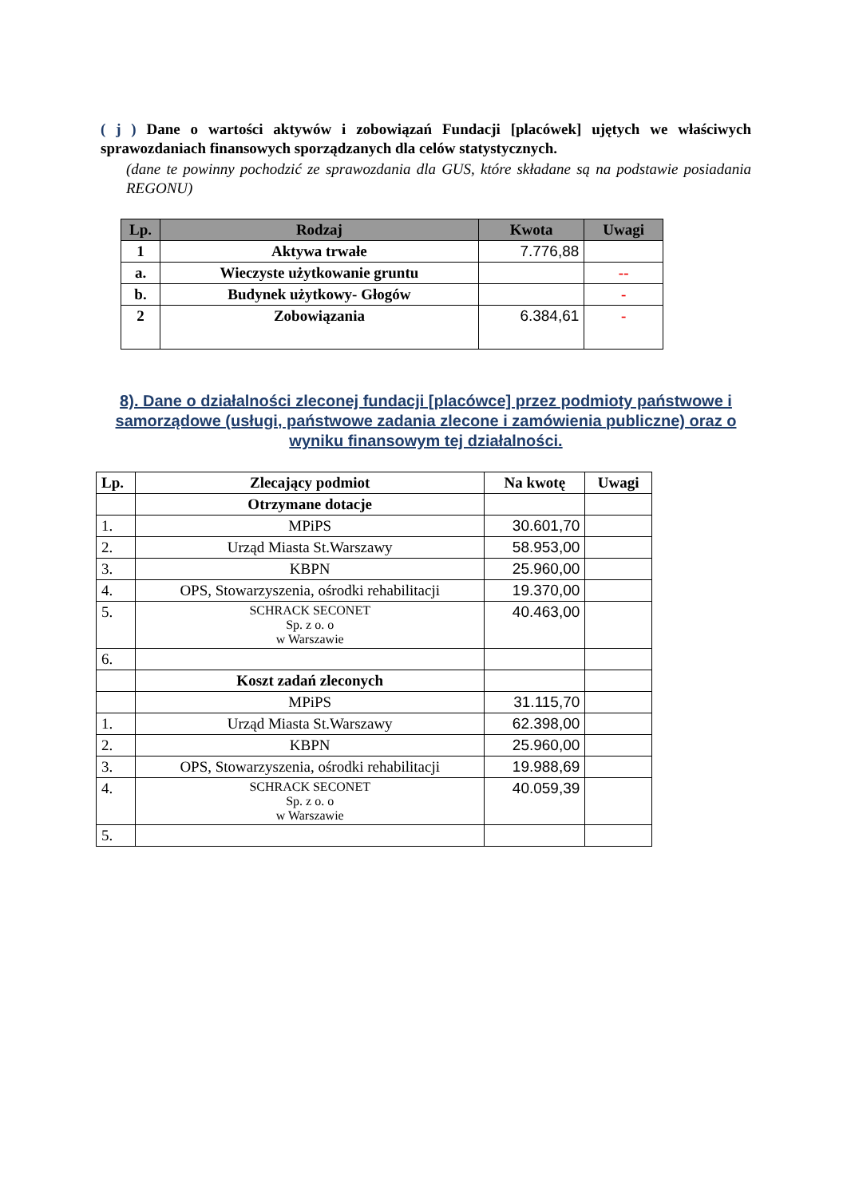( j ) Dane o wartości aktywów i zobowiązań Fundacji [placówek] ujętych we właściwych sprawozdaniach finansowych sporządzanych dla celów statystycznych.
(dane te powinny pochodzić ze sprawozdania dla GUS, które składane są na podstawie posiadania REGONU)
| Lp. | Rodzaj | Kwota | Uwagi |
| --- | --- | --- | --- |
| 1 | Aktywa trwałe | 7.776,88 | |
| a. | Wieczyste użytkowanie gruntu | | -- |
| b. | Budynek użytkowy- Głogów | | - |
| 2 | Zobowiązania | 6.384,61 | - |
8). Dane o działalności zleconej fundacji [placówce] przez podmioty państwowe i samorządowe (usługi, państwowe zadania zlecone i zamówienia publiczne) oraz o wyniku finansowym tej działalności.
| Lp. | Zlecający podmiot | Na kwotę | Uwagi |
| | Otrzymane dotacje | | |
| 1. | MPiPS | 30.601,70 | |
| 2. | Urząd Miasta St.Warszawy | 58.953,00 | |
| 3. | KBPN | 25.960,00 | |
| 4. | OPS, Stowarzyszenia, ośrodki rehabilitacji | 19.370,00 | |
| 5. | SCHRACK SECONET Sp. z o. o w Warszawie | 40.463,00 | |
| 6. | | | |
| | Koszt zadań zleconych | | |
| | MPiPS | 31.115,70 | |
| 1. | Urząd Miasta St.Warszawy | 62.398,00 | |
| 2. | KBPN | 25.960,00 | |
| 3. | OPS, Stowarzyszenia, ośrodki rehabilitacji | 19.988,69 | |
| 4. | SCHRACK SECONET Sp. z o. o w Warszawie | 40.059,39 | |
| 5. | | | |